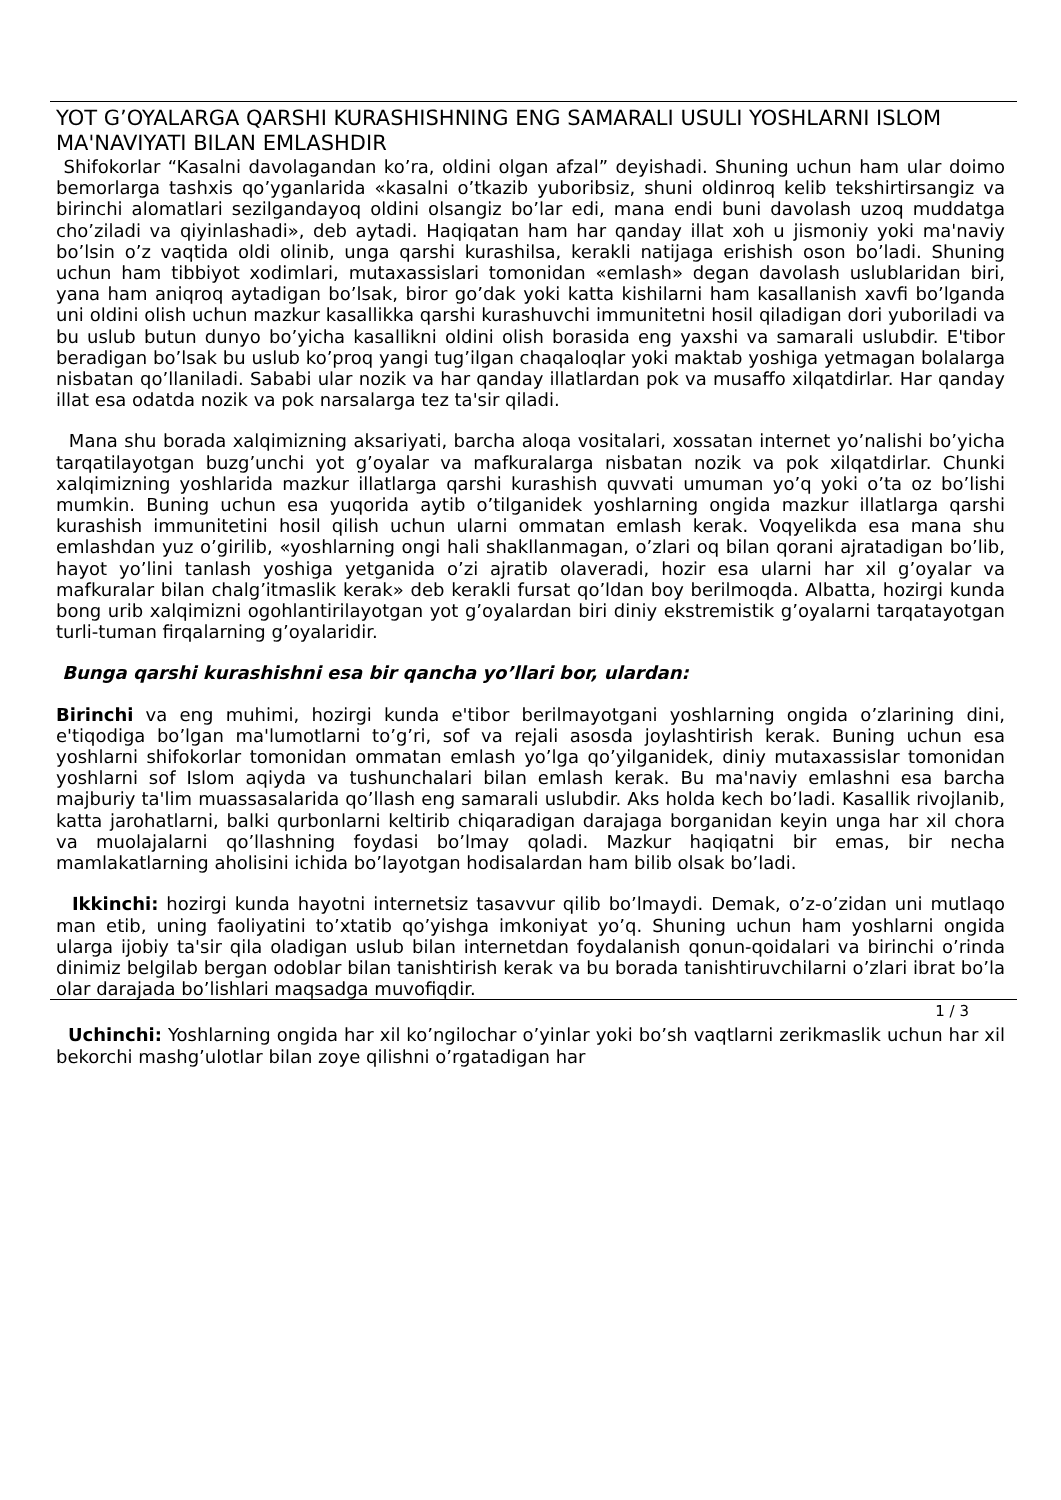YOT G’OYALARGA QARSHI KURASHISHNING ENG SAMARALI USULI YOSHLARNI ISLOM MA'NAVIYATI BILAN EMLASHDIR
Shifokorlar “Kasalni davolagandan ko’ra, oldini olgan afzal” deyishadi. Shuning uchun ham ular doimo bemorlarga tashxis qo’yganlarida «kasalni o’tkazib yuboribsiz, shuni oldinroq kelib tekshirtirsangiz va birinchi alomatlari sezilgandayoq oldini olsangiz bo’lar edi, mana endi buni davolash uzoq muddatga cho’ziladi va qiyinlashadi», deb aytadi. Haqiqatan ham har qanday illat xoh u jismoniy yoki ma'naviy bo’lsin o’z vaqtida oldi olinib, unga qarshi kurashilsa, kerakli natijaga erishish oson bo’ladi. Shuning uchun ham tibbiyot xodimlari, mutaxassislari tomonidan «emlash» degan davolash uslublaridan biri, yana ham aniqroq aytadigan bo’lsak, biror go’dak yoki katta kishilarni ham kasallanish xavfi bo’lganda uni oldini olish uchun mazkur kasallikka qarshi kurashuvchi immunitetni hosil qiladigan dori yuboriladi va bu uslub butun dunyo bo’yicha kasallikni oldini olish borasida eng yaxshi va samarali uslubdir. E'tibor beradigan bo’lsak bu uslub ko’proq yangi tug’ilgan chaqaloqlar yoki maktab yoshiga yetmagan bolalarga nisbatan qo’llaniladi. Sababi ular nozik va har qanday illatlardan pok va musaffo xilqatdirlar. Har qanday illat esa odatda nozik va pok narsalarga tez ta'sir qiladi.
Mana shu borada xalqimizning aksariyati, barcha aloqa vositalari, xossatan internet yo’nalishi bo’yicha tarqatilayotgan buzg’unchi yot g’oyalar va mafkuralarga nisbatan nozik va pok xilqatdirlar. Chunki xalqimizning yoshlarida mazkur illatlarga qarshi kurashish quvvati umuman yo’q yoki o’ta oz bo’lishi mumkin. Buning uchun esa yuqorida aytib o’tilganidek yoshlarning ongida mazkur illatlarga qarshi kurashish immunitetini hosil qilish uchun ularni ommatan emlash kerak. Voqyelikda esa mana shu emlashdan yuz o’girilib, «yoshlarning ongi hali shakllanmagan, o’zlari oq bilan qorani ajratadigan bo’lib, hayot yo’lini tanlash yoshiga yetganida o’zi ajratib olaveradi, hozir esa ularni har xil g’oyalar va mafkuralar bilan chalg’itmaslik kerak» deb kerakli fursat qo’ldan boy berilmoqda. Albatta, hozirgi kunda bong urib xalqimizni ogohlantirilayotgan yot g’oyalardan biri diniy ekstremistik g’oyalarni tarqatayotgan turli-tuman firqalarning g’oyalaridir.
Bunga qarshi kurashishni esa bir qancha yo’llari bor, ulardan:
Birinchi va eng muhimi, hozirgi kunda e'tibor berilmayotgani yoshlarning ongida o’zlarining dini, e'tiqodiga bo’lgan ma'lumotlarni to’g’ri, sof va rejali asosda joylashtirish kerak. Buning uchun esa yoshlarni shifokorlar tomonidan ommatan emlash yo’lga qo’yilganidek, diniy mutaxassislar tomonidan yoshlarni sof Islom aqiyda va tushunchalari bilan emlash kerak. Bu ma'naviy emlashni esa barcha majburiy ta'lim muassasalarida qo’llash eng samarali uslubdir. Aks holda kech bo’ladi. Kasallik rivojlanib, katta jarohatlarni, balki qurbonlarni keltirib chiqaradigan darajaga borganidan keyin unga har xil chora va muolajalarni qo’llashning foydasi bo’lmay qoladi. Mazkur haqiqatni bir emas, bir necha mamlakatlarning aholisini ichida bo’layotgan hodisalardan ham bilib olsak bo’ladi.
Ikkinchi: hozirgi kunda hayotni internetsiz tasavvur qilib bo’lmaydi. Demak, o’z-o’zidan uni mutlaqo man etib, uning faoliyatini to’xtatib qo’yishga imkoniyat yo’q. Shuning uchun ham yoshlarni ongida ularga ijobiy ta'sir qila oladigan uslub bilan internetdan foydalanish qonun-qoidalari va birinchi o’rinda dinimiz belgilab bergan odoblar bilan tanishtirish kerak va bu borada tanishtiruvchilarni o’zlari ibrat bo’la olar darajada bo’lishlari maqsadga muvofiqdir.
1 / 3
Uchinchi: Yoshlarning ongida har xil ko’ngilochar o’yinlar yoki bo’sh vaqtlarni zerikmaslik uchun har xil bekorchi mashg’ulotlar bilan zoye qilishni o’rgatadigan har